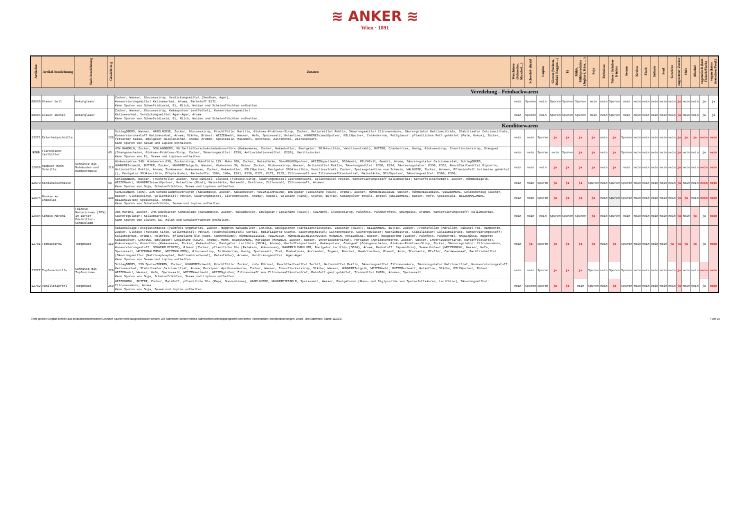≋ ANKER ≋
Wien · 1891
| Artikelnr. | Artikel-bezeichnung | Sach-bezeichnung | Gewicht in g | Zutaten | Weichtiere (Schnecke, Muschel…) | Schwefel- dioxid | Lupine | Gluten (Weizen, Dinkel, Roggen…) | Ei | Milch, Milchprodukte (Joghurt, Käse, …) | Soja | Erdnüsse | Nüsse / Schalen-früchte | Sesam | Krebse | Fisch | Sellerie | Senf | Gewürze | zugesetzter Zucker | Hefe | Alkohol | vegetarisch (kein Fleisch/Fisch) | vegan (keine tierischen Prod.) |
| --- | --- | --- | --- | --- | --- | --- | --- | --- | --- | --- | --- | --- | --- | --- | --- | --- | --- | --- | --- | --- | --- | --- | --- | --- |
| Veredelung - Feinbackwaren | | | | | | | | | | | | | | | | | | | | | | | | |
| 00685 | Glasur hell | Dekorglasur | | Zucker, Wasser, Glucosesirup, Verdickungsmittel (Xanthan, Agar), Konservierungsmittel Kaliumsorbat, Aroma, Farbstoff E171. Kann Spuren von Schwefeldioxid, Ei, Milch, Weizen und Schalenfrüchten enthalten. | nein | Spuren | nein | Spuren | Spuren | Spuren | nein | nein | Spuren | nein | nein | nein | nein | nein | nein | ja | nein | nein | ja | ja |
| 00684 | Glasur dunkel | Dekorglasur | | Zucker, Wasser, Glucosesirup, Kakaopulver (entfettet), Konservierungsmittel Kaliumsorbat, Verdickungsmittel Agar-Agar, Aroma. Kann Spuren von Schwefeldioxid, Ei, Milch, Weizen und Schalenfrüchten enthalten. | nein | Spuren | nein | Spuren | Spuren | Spuren | nein | nein | Spuren | nein | nein | nein | nein | nein | nein | ja | nein | nein | ja | ja |
| Konditorwaren | | | | | | | | | | | | | | | | | | | | | | | | |
| 12571 | Esterhazyschnitte | | 130 | SchlagOBERS, Wasser, HASELNÜSSE, Zucker, Glucosesirup, Fruchtfülle: Marille, Glukose-Fruktose-Sirup, Zucker, Geliermittel Pektin, Säuerungsmittel Citronensäure, Säurergulator Natriumcitrate, Stabilisator Calciumcirtate, Konservierunsstoff Kaliumsorbat, Aroma; Stärke, Brösel: WEIZENmehl, Wasser, Hefe, Speisesalz; Gelantine, HÜHNEREIeiweißpulver, MILCHpulver, Inländerrum, Fettglasur: pflanzliches Fett gehärtet (Palm, Kokos), Zucker, fettarmer Kakao, Emulgator SOJAlecithin, Aroma; Aromen, Speisesalz, Maismehl, Dextrose, Zitronenöl, Zitronensaft. Kann Spuren von Sesam und Lupine enthalten. | nein | nein | Spuren | ja | ja | ja | ja | nein | ja | Spuren | nein | nein | nein | nein | nein | ja | ja | ja | nein | nein |
| 9269 | Florentiner zartbitter | | 45 | 43% MANDELN, Zucker, SCHLAGOBERS, 9% Zartbitterschokoladenkuvertüre (Kakaomasse, Zucker, Kakaobutter, Emulgator: SOJAlecithin, Vanilleextrakt), BUTTER, Cranberries, Honig, Glukosesirup, Invertzuckersirup, Orangeat (Orangenschalen, Glukose-Fruktose-Sirup, Zucker, Säuerungsmittel: E330, Antioxidationsmittel: E220), Vanillezucker. Kann Spuren von Ei, Sesam und Lupinen enthalten. | nein | nein | Spuren | nein | Spuren | ja | ja | nein | ja | Spuren | nein | nein | nein | nein | nein | ja | nein | nein | ja | nein |
| 12056 | Himbeer Mohn Schnitte | Schnitte mit Mohnboden und Himbeermouse | 110 | Himbeerpüree 24%: Himbeeren 83%, Zuckersirup; Mohnfülle 12%: Mohn 56%, Zucker, Maisstärke, SüssMOLKENpulver, WEIZENquellmehl, SOJAmehl, MILCHfett, Gewürz, Aroma, Säureregulator Calciumacetat; SchlagOBERS, HÜHNEREIeiweiß, BUTTER, Zucker, HÜHNEREIeigelb, Wasser, Himbeeren 3%, Gelee: Zucker, Glukosesirup, Wasser, Geliermittel Pektin, Säuerungsmittel: E330, E334; Säureeregulator: E330, E331, Feuchthaltemittel Glycerin, Geliermittel Pektin, Aroma; Tunkmasse: Kakaomasse, Zucker, Kakaobutter, MILCHpulver, Emulgator SOJAlecithin, Vanilleextrakt; Zucker, Speisegelantine vom Schwein, WALNÜSSE, Zucker, Aromen, Pflanzenfett teilweise gehärtet (), Emulgator SOJAlecithin, Ethylalkohol, Farbstoffe: 150b, 160a, E101, E120, E171, E172, E133; Zitronensaft aus Zitronensaftkonzentrat, Maisstärke, MILCHpulver, Säuerungsmittel: E300, E330; | nein | nein | nein | ja | ja | ja | ja | nein | ja | nein | nein | nein | nein | nein | nein | ja | nein | nein | nein | nein |
| 12573 | Kardinalschnitte | | 90 | SchlagOBERS, Wasser, Fruchtfülle: Zucker, rote Ribisel, Glukose-Fruktose-Sirup, Säuerungsmittel Citronensäure, Geliermittel Pektin, Konservierungsstoff Kaliumsorbat; Kartoffelstärkemehl, Zucker, HÜHNEREIgelb, WEIZENmehl, HÜHNEREIeiweißpulver, Gelantine (Rind), Maisstärke, Maismehl, Dextrose, Zitronenöl, Zitronensaft, Aromen. Kann Spuren von Soja, Schalenfrüchten, Sesam und Lupinen enthalten. | nein | nein | Spuren | ja | ja | ja | Spuren | nein | Spuren | Spuren | nein | nein | nein | nein | nein | ja | nein | nein | nein | nein |
| 12574 | Mousse au Chocolat | | 130 | SCHLAGOBERS (36%), 23% Schokoladenkuvertüren (Kakaomasse, Zucker, Kakaobutter, VOLLMILCHPULVER, Emulgator (Lecithine (SOJA), Aroma), Zucker, HÜHNEREIEIGELB, Wasser, HÜHNEREIEIWEISS, WIEZENMEHL, Geleeüberzug (Zucker, Wasser, Glukosesirup, Geliermittel: Pektin, Säuerungsmittel. Citronensäure, Aroma), Rapsöl, Gelatine (Rind), Stärke, BUTTER, Kakaopulver entölt, Brösel (WEIZENMEHL, Wasser, Hefe, Speisesalz, WEIZENMALZMEHL, WEIZENGLUTEN) Speisesalz, Aroma. Kann Spuren von Schalenfrüchte, Sesam und Lupine enthalten. | nein | nein | Spuren | ja | ja | ja | ja | nein | Spuren | Spuren | nein | nein | nein | nein | nein | ja | ja | nein | nein | nein |
| 12684 | Schoko Maroni | Feinste Maronicreme (76%) in zarter Edelbitter-Schokolade | | 35% Maroni, Zucker, 24% Edelbitter-Schokolade (Kakaomasse, Zucker, Kakaobutter, Emulgator: Lecithine (SOJA)), SOJAmehl, Glukosesirup, Palmfett, Palmkernfett, Weingeist, Aromen, Konservierungsstoff: Kaliumsorbat, Säureregulator: Kaliumtartrat. Kann Spuren von Gluten, Ei, Milch und Schalenfrüchten enthalten. | nein | nein | nein | Spuren | Spuren | Spuren | ja | nein | Spuren | nein | nein | nein | nein | nein | nein | ja | nein | ja | ja | nein |
| 12701 | Teebäckerei | Teegebäck | 310 | kakaohaltige Fettglasurmasse (Palmfett ungehärtet, Zucker, mageres Kakaopulver, LAKTOSE, Emulgatoren (Sorbitantristearat, Lecithin (SOJA)), WEIZENMEHL, BUTTER, Zucker, Fruchtfüllen (Marillen, Ribisel rot, Himbeeren, Zucker, Glukose-Fruktose-Sirup, Geliermittel: Pektin, Feuchthaltemittel: Sorbit, modifizierte Stärke, Säuerungsmittel: Citronensäure, Säureregulator: Natriumcitrat, Stabilisator: Calciumcitrate, Konservierungsstoff: Kaliumsorbat, Aroma), Palmfett, pflanzliche Öle (Raps, Sonnenblume), HÜHNEREIEIGELB, VOLLMILCH, HÜHNEREIEIWEISSPULVER, MANDELN, HASELNÜSSE, Wasser, Nougatcreme (Zucker, Palmfett, Palmkernöl, HASELNÜSSE, mageres Kakaopulver, LAKTOSE, Emulgator: Lecithine (SOJA), Aroma), Mohn, WALNUSSMEHL, Marzipan (MANDELN, Zucker, Wasser, Invertzuckersirup), Persipan (Aprikosenkerne, Zucker, Wasser, Invertzuckersirup, Kartoffelstärke), Kokosraspeln, Kuvertüre (Kakaomasse, Zucker, Kakaobutter, Emulgator: Lecithin (SOJA), Aroma), Kartoffelquellmehl, Kakaopulver, Orangeat (Orangenschalen, Glukose-Fruktose-Sirup, Zucker, Säureregulator: Citronensäure, Konservierungsstoff: SCHWEFELDIOXID), Glasur (Zucker, pflanzliche Öle (Palmkern, Kokosnuss), MAGERMILCHPULVER, Emulgator Lecithin (SOJA), Aroma, Farbstoff: Capsanthin), Semmelbrösel (WEIZENMEHL, Wasser, Hefe, Speisesalz, WEIZENMALZMEHL, WEIZENGLUTEN), Glucosesirup, Inländerrum, Honig, Speisesalz, Zimt, Muskatnuss, Koriander, Ingwer, Fenchel, Gewürznelken, Piment, Anis, Sternanis, Pfeffer, Cardamomsaat, Backtriebmittel (Säuerungsmittel (Natriumphosphat, Natriumbicarbonat), Maisstärke), Aromen, Verdickungsmittel: Agar-Agar. Kann Spuren von Sesam und Lupine enthalten. | nein | ja | Spuren | ja | ja | ja | ja | nein | ja | Spuren | nein | nein | nein | nein | ja | ja | ja | ja | ja | nein |
| 12577 | Topfenschnitte | Schnitte mit Topfencreme | 120 | SchlagOBERS, 15% SpeiseTOPFEN, Zucker, HÜHNEREIeiweiß, Fruchtfülle: Zucker, rote Ribisel, Feuchthaltemittel Sorbit, Geliermittel Pektin, Säuerungsmittel Zitronensäure, Säureregulator Natriumcitrat, Konsvervierungsstoff Kaliumsorbat, Stabilisator Calciumcitrat, Aroma; Persipan: Aprikosenkerne, Zucker, Wasser, Invertzuckersirup, Stärke; Wasser, HÜHNEREIeigelb, WEIZENmehl, BUTTERschmalz, Gelantine, Stärke, MILCHpulver, Brösel: WEIZENmehl, Wasser, Hefe, Speisesalz, WEIZENmalzmehl, WEIZENgluten; Zitronensaft aus Zitronensaftkonzentrat, Palmfett ganz gehärtet, Trennmittel E470b, Aromen, Speisesalz. Kann Spuren von Soja, Schalenfrüchten, Sesam und Lupinen enthalten. | nein | nein | Spuren | ja | ja | ja | Spuren | nein | Spuren | Spuren | nein | nein | nein | nein | nein | ja | nein | nein | nein | nein |
| 12702 | Vanillekipferl | Teegebäck | 260 | WEIZENMEHL, BUTTER, Zucker, Palmfett, pflanzliche Öle (Raps, Sonnenblume), HASELNÜSSE, HÜHNEREIEIGELB, Speisesalz, Wasser, Emulgatoren (Mono- und Diglyceride von Speisefettsäuren, Lecithine), Säuerungsmittel: Citronensäure, Aroma. Kann Spuren von Soja, Sesam und Lupine enthalten. | nein | Spuren | Spuren | ja | ja | nein | Spuren | nein | ja | Spuren | nein | nein | nein | nein | nein | ja | nein | nein | ja | nein |
Trotz größter Sorgfalt können aus produktionstechnischen Gründen Spuren nicht ausgeschlossen werden. Die Nährwerte wurden mittels Nährwertberechnungsprogramm berechnet. Vorbehaltlich Rezepturänderungen, Druck- und Satzfehler. Stand: 11/2017 7 von 10